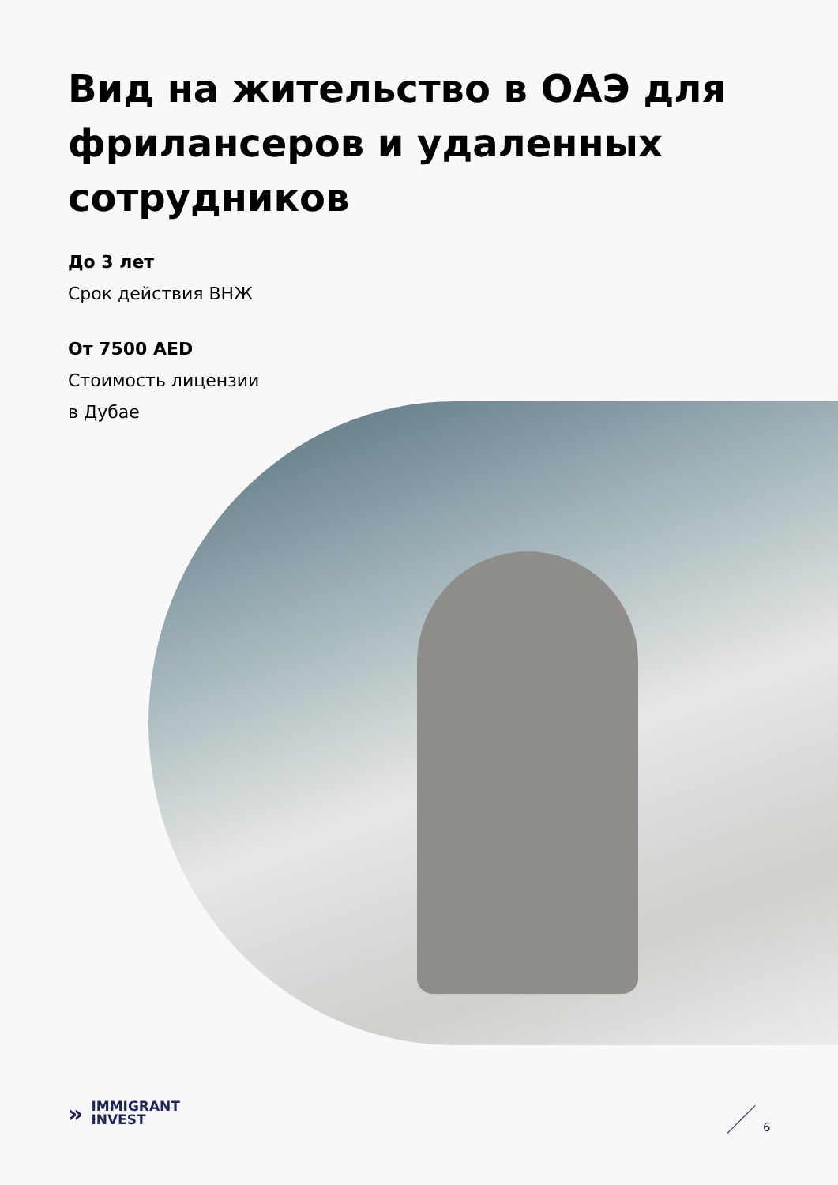Вид на жительство в ОАЭ для фрилансеров и удаленных сотрудников
До 3 лет
Срок действия ВНЖ
От 7500 AED
Стоимость лицензии
в Дубае
»
IMMIGRANT
INVEST
6